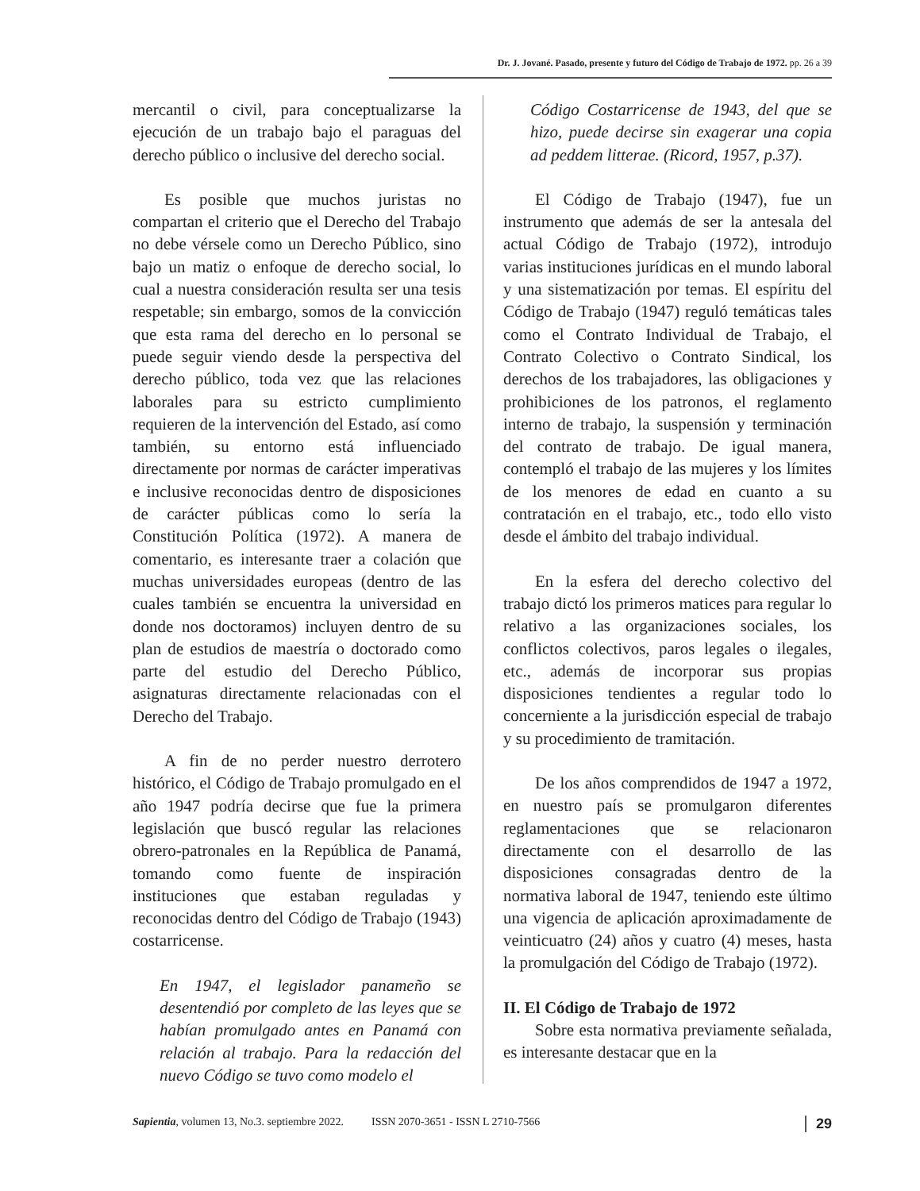Dr. J. Jované. Pasado, presente y futuro del Código de Trabajo de 1972. pp. 26 a 39
mercantil o civil, para conceptualizarse la ejecución de un trabajo bajo el paraguas del derecho público o inclusive del derecho social.
Es posible que muchos juristas no compartan el criterio que el Derecho del Trabajo no debe vérsele como un Derecho Público, sino bajo un matiz o enfoque de derecho social, lo cual a nuestra consideración resulta ser una tesis respetable; sin embargo, somos de la convicción que esta rama del derecho en lo personal se puede seguir viendo desde la perspectiva del derecho público, toda vez que las relaciones laborales para su estricto cumplimiento requieren de la intervención del Estado, así como también, su entorno está influenciado directamente por normas de carácter imperativas e inclusive reconocidas dentro de disposiciones de carácter públicas como lo sería la Constitución Política (1972). A manera de comentario, es interesante traer a colación que muchas universidades europeas (dentro de las cuales también se encuentra la universidad en donde nos doctoramos) incluyen dentro de su plan de estudios de maestría o doctorado como parte del estudio del Derecho Público, asignaturas directamente relacionadas con el Derecho del Trabajo.
A fin de no perder nuestro derrotero histórico, el Código de Trabajo promulgado en el año 1947 podría decirse que fue la primera legislación que buscó regular las relaciones obrero-patronales en la República de Panamá, tomando como fuente de inspiración instituciones que estaban reguladas y reconocidas dentro del Código de Trabajo (1943) costarricense.
En 1947, el legislador panameño se desentendió por completo de las leyes que se habían promulgado antes en Panamá con relación al trabajo. Para la redacción del nuevo Código se tuvo como modelo el
Código Costarricense de 1943, del que se hizo, puede decirse sin exagerar una copia ad peddem litterae. (Ricord, 1957, p.37).
El Código de Trabajo (1947), fue un instrumento que además de ser la antesala del actual Código de Trabajo (1972), introdujo varias instituciones jurídicas en el mundo laboral y una sistematización por temas. El espíritu del Código de Trabajo (1947) reguló temáticas tales como el Contrato Individual de Trabajo, el Contrato Colectivo o Contrato Sindical, los derechos de los trabajadores, las obligaciones y prohibiciones de los patronos, el reglamento interno de trabajo, la suspensión y terminación del contrato de trabajo. De igual manera, contempló el trabajo de las mujeres y los límites de los menores de edad en cuanto a su contratación en el trabajo, etc., todo ello visto desde el ámbito del trabajo individual.
En la esfera del derecho colectivo del trabajo dictó los primeros matices para regular lo relativo a las organizaciones sociales, los conflictos colectivos, paros legales o ilegales, etc., además de incorporar sus propias disposiciones tendientes a regular todo lo concerniente a la jurisdicción especial de trabajo y su procedimiento de tramitación.
De los años comprendidos de 1947 a 1972, en nuestro país se promulgaron diferentes reglamentaciones que se relacionaron directamente con el desarrollo de las disposiciones consagradas dentro de la normativa laboral de 1947, teniendo este último una vigencia de aplicación aproximadamente de veinticuatro (24) años y cuatro (4) meses, hasta la promulgación del Código de Trabajo (1972).
II. El Código de Trabajo de 1972
Sobre esta normativa previamente señalada, es interesante destacar que en la
Sapientia, volumen 13, No.3. septiembre 2022. ISSN 2070-3651 - ISSN L 2710-7566 29